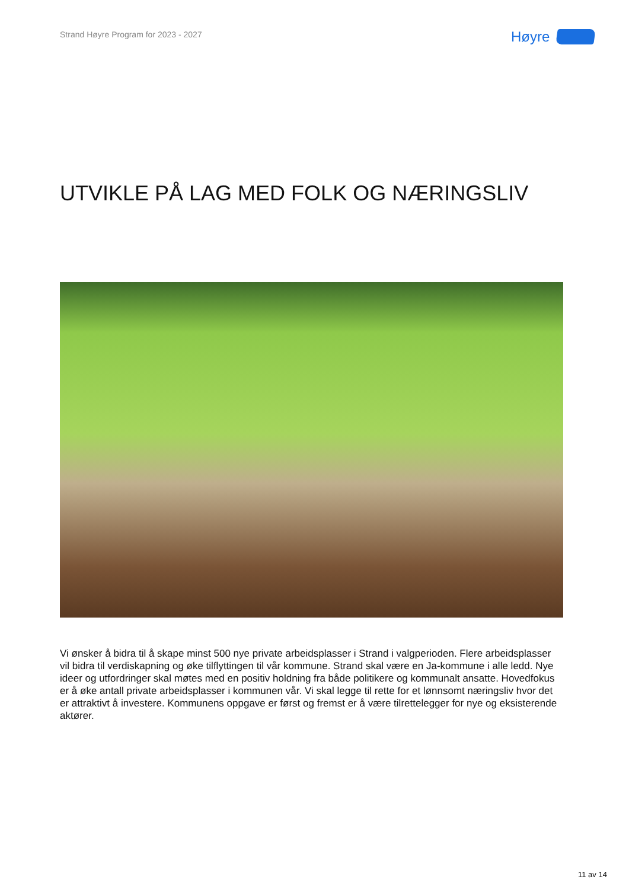Strand Høyre Program for 2023 - 2027
Høyre
UTVIKLE PÅ LAG MED FOLK OG NÆRINGSLIV
Vi ønsker å bidra til å skape minst 500 nye private arbeidsplasser i Strand i valgperioden. Flere arbeidsplasser vil bidra til verdiskapning og øke tilflyttingen til vår kommune. Strand skal være en Ja-kommune i alle ledd. Nye ideer og utfordringer skal møtes med en positiv holdning fra både politikere og kommunalt ansatte. Hovedfokus er å øke antall private arbeidsplasser i kommunen vår. Vi skal legge til rette for et lønnsomt næringsliv hvor det er attraktivt å investere. Kommunens oppgave er først og fremst er å være tilrettelegger for nye og eksisterende aktører.
11 av 14